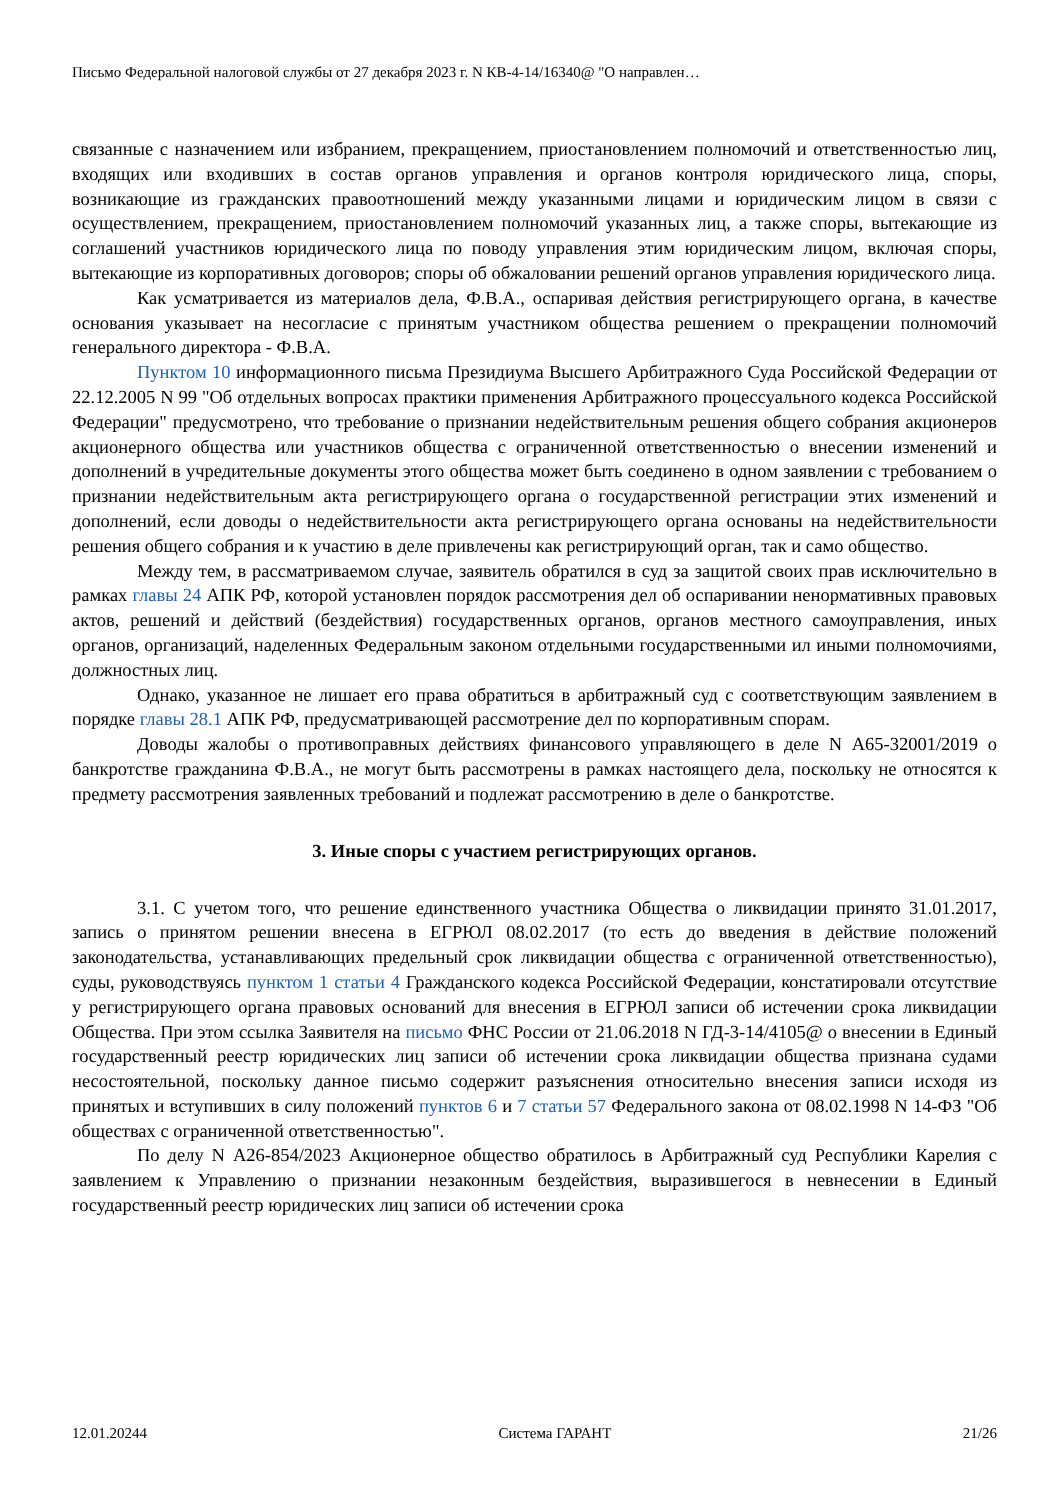Письмо Федеральной налоговой службы от 27 декабря 2023 г. N КВ-4-14/16340@ "О направлен…
связанные с назначением или избранием, прекращением, приостановлением полномочий и ответственностью лиц, входящих или входивших в состав органов управления и органов контроля юридического лица, споры, возникающие из гражданских правоотношений между указанными лицами и юридическим лицом в связи с осуществлением, прекращением, приостановлением полномочий указанных лиц, а также споры, вытекающие из соглашений участников юридического лица по поводу управления этим юридическим лицом, включая споры, вытекающие из корпоративных договоров; споры об обжаловании решений органов управления юридического лица.
Как усматривается из материалов дела, Ф.В.А., оспаривая действия регистрирующего органа, в качестве основания указывает на несогласие с принятым участником общества решением о прекращении полномочий генерального директора - Ф.В.А.
Пунктом 10 информационного письма Президиума Высшего Арбитражного Суда Российской Федерации от 22.12.2005 N 99 "Об отдельных вопросах практики применения Арбитражного процессуального кодекса Российской Федерации" предусмотрено, что требование о признании недействительным решения общего собрания акционеров акционерного общества или участников общества с ограниченной ответственностью о внесении изменений и дополнений в учредительные документы этого общества может быть соединено в одном заявлении с требованием о признании недействительным акта регистрирующего органа о государственной регистрации этих изменений и дополнений, если доводы о недействительности акта регистрирующего органа основаны на недействительности решения общего собрания и к участию в деле привлечены как регистрирующий орган, так и само общество.
Между тем, в рассматриваемом случае, заявитель обратился в суд за защитой своих прав исключительно в рамках главы 24 АПК РФ, которой установлен порядок рассмотрения дел об оспаривании ненормативных правовых актов, решений и действий (бездействия) государственных органов, органов местного самоуправления, иных органов, организаций, наделенных Федеральным законом отдельными государственными ил иными полномочиями, должностных лиц.
Однако, указанное не лишает его права обратиться в арбитражный суд с соответствующим заявлением в порядке главы 28.1 АПК РФ, предусматривающей рассмотрение дел по корпоративным спорам.
Доводы жалобы о противоправных действиях финансового управляющего в деле N А65-32001/2019 о банкротстве гражданина Ф.В.А., не могут быть рассмотрены в рамках настоящего дела, поскольку не относятся к предмету рассмотрения заявленных требований и подлежат рассмотрению в деле о банкротстве.
3. Иные споры с участием регистрирующих органов.
3.1. С учетом того, что решение единственного участника Общества о ликвидации принято 31.01.2017, запись о принятом решении внесена в ЕГРЮЛ 08.02.2017 (то есть до введения в действие положений законодательства, устанавливающих предельный срок ликвидации общества с ограниченной ответственностью), суды, руководствуясь пунктом 1 статьи 4 Гражданского кодекса Российской Федерации, констатировали отсутствие у регистрирующего органа правовых оснований для внесения в ЕГРЮЛ записи об истечении срока ликвидации Общества. При этом ссылка Заявителя на письмо ФНС России от 21.06.2018 N ГД-3-14/4105@ о внесении в Единый государственный реестр юридических лиц записи об истечении срока ликвидации общества признана судами несостоятельной, поскольку данное письмо содержит разъяснения относительно внесения записи исходя из принятых и вступивших в силу положений пунктов 6 и 7 статьи 57 Федерального закона от 08.02.1998 N 14-ФЗ "Об обществах с ограниченной ответственностью".
По делу N А26-854/2023 Акционерное общество обратилось в Арбитражный суд Республики Карелия с заявлением к Управлению о признании незаконным бездействия, выразившегося в невнесении в Единый государственный реестр юридических лиц записи об истечении срока
12.01.20244 Система ГАРАНТ 21/26